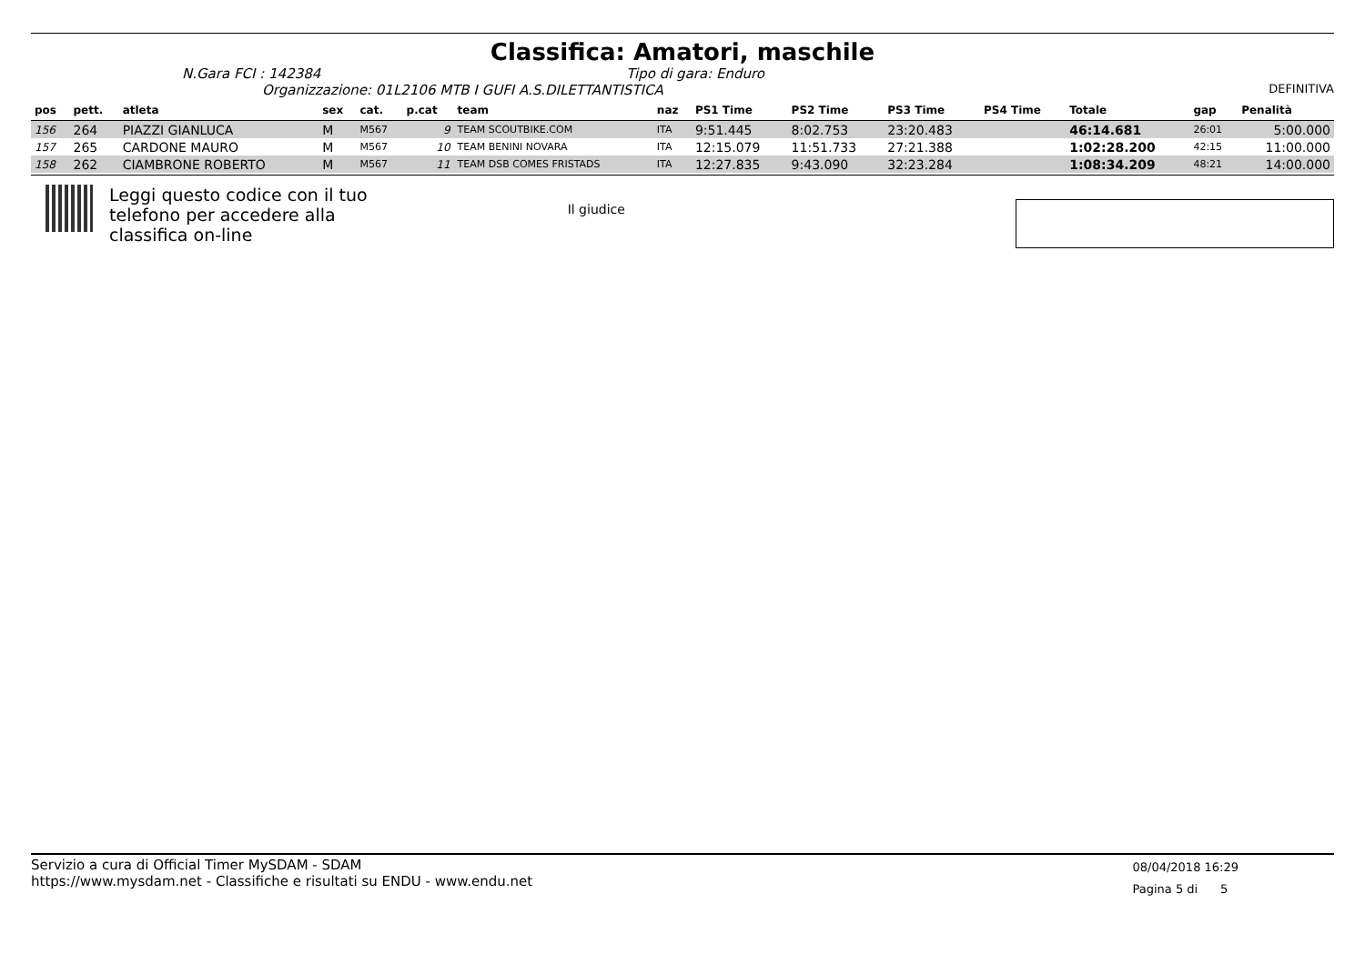Classifica: Amatori, maschile
N.Gara FCI : 142384 Tipo di gara: Enduro
Organizzazione: 01L2106 MTB I GUFI A.S.DILETTANTISTICA DEFINITIVA
| pos | pett. | atleta | sex | cat. | p.cat | team | naz | PS1 Time | PS2 Time | PS3 Time | PS4 Time | Totale | gap | Penalità |
| --- | --- | --- | --- | --- | --- | --- | --- | --- | --- | --- | --- | --- | --- | --- |
| 156 | 264 | PIAZZI GIANLUCA | M | M567 | 9 | TEAM SCOUTBIKE.COM | ITA | 9:51.445 | 8:02.753 | 23:20.483 | | 46:14.681 | 26:01 | 5:00.000 |
| 157 | 265 | CARDONE MAURO | M | M567 | 10 | TEAM BENINI NOVARA | ITA | 12:15.079 | 11:51.733 | 27:21.388 | | 1:02:28.200 | 42:15 | 11:00.000 |
| 158 | 262 | CIAMBRONE ROBERTO | M | M567 | 11 | TEAM DSB COMES FRISTADS | ITA | 12:27.835 | 9:43.090 | 32:23.284 | | 1:08:34.209 | 48:21 | 14:00.000 |
Leggi questo codice con il tuo
telefono per accedere alla
classifica on-line
Il giudice
Servizio a cura di Official Timer MySDAM - SDAM
https://www.mysdam.net - Classifiche e risultati su ENDU - www.endu.net
08/04/2018 16:29
Pagina 5 di 5